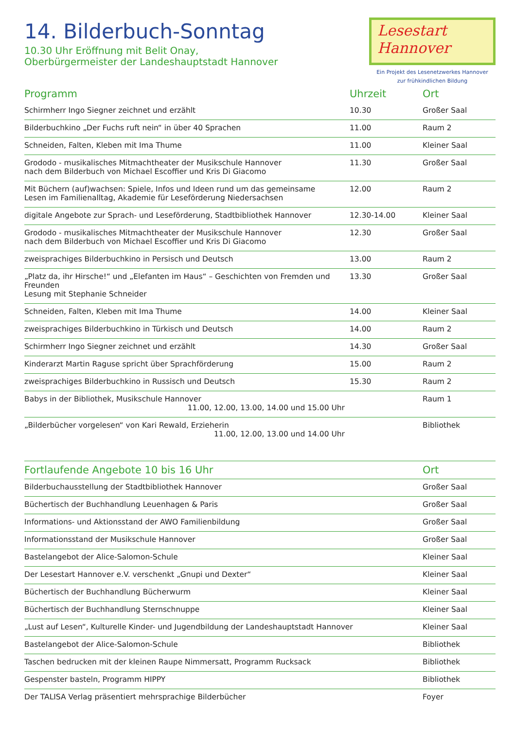14. Bilderbuch-Sonntag
10.30 Uhr Eröffnung mit Belit Onay,
Oberbürgermeister der Landeshauptstadt Hannover
Lesestart
Hannover
Ein Projekt des Lesenetzwerkes Hannover
zur frühkindlichen Bildung
| Programm | Uhrzeit | Ort |
| --- | --- | --- |
| Schirmherr Ingo Siegner zeichnet und erzählt | 10.30 | Großer Saal |
| Bilderbuchkino „Der Fuchs ruft nein“ in über 40 Sprachen | 11.00 | Raum 2 |
| Schneiden, Falten, Kleben mit Ima Thume | 11.00 | Kleiner Saal |
| Grododo - musikalisches Mitmachtheater der Musikschule Hannover nach dem Bilderbuch von Michael Escoffier und Kris Di Giacomo | 11.30 | Großer Saal |
| Mit Büchern (auf)wachsen: Spiele, Infos und Ideen rund um das gemeinsame Lesen im Familienalltag, Akademie für Leseförderung Niedersachsen | 12.00 | Raum 2 |
| digitale Angebote zur Sprach- und Leseförderung, Stadtbibliothek Hannover | 12.30-14.00 | Kleiner Saal |
| Grododo - musikalisches Mitmachtheater der Musikschule Hannover nach dem Bilderbuch von Michael Escoffier und Kris Di Giacomo | 12.30 | Großer Saal |
| zweisprachiges Bilderbuchkino in Persisch und Deutsch | 13.00 | Raum 2 |
| „Platz da, ihr Hirsche!“ und „Elefanten im Haus“ – Geschichten von Fremden und Freunden Lesung mit Stephanie Schneider | 13.30 | Großer Saal |
| Schneiden, Falten, Kleben mit Ima Thume | 14.00 | Kleiner Saal |
| zweisprachiges Bilderbuchkino in Türkisch und Deutsch | 14.00 | Raum 2 |
| Schirmherr Ingo Siegner zeichnet und erzählt | 14.30 | Großer Saal |
| Kinderarzt Martin Raguse spricht über Sprachförderung | 15.00 | Raum 2 |
| zweisprachiges Bilderbuchkino in Russisch und Deutsch | 15.30 | Raum 2 |
| Babys in der Bibliothek, Musikschule Hannover 11.00, 12.00, 13.00, 14.00 und 15.00 Uhr | | Raum 1 |
| „Bilderbücher vorgelesen“ von Kari Rewald, Erzieherin 11.00, 12.00, 13.00 und 14.00 Uhr | | Bibliothek |
| Fortlaufende Angebote 10 bis 16 Uhr | Ort |
| --- | --- |
| Bilderbuchausstellung der Stadtbibliothek Hannover | Großer Saal |
| Büchertisch der Buchhandlung Leuenhagen & Paris | Großer Saal |
| Informations- und Aktionsstand der AWO Familienbildung | Großer Saal |
| Informationsstand der Musikschule Hannover | Großer Saal |
| Bastelangebot der Alice-Salomon-Schule | Kleiner Saal |
| Der Lesestart Hannover e.V. verschenkt „Gnupi und Dexter“ | Kleiner Saal |
| Büchertisch der Buchhandlung Bücherwurm | Kleiner Saal |
| Büchertisch der Buchhandlung Sternschnuppe | Kleiner Saal |
| „Lust auf Lesen“, Kulturelle Kinder- und Jugendbildung der Landeshauptstadt Hannover | Kleiner Saal |
| Bastelangebot der Alice-Salomon-Schule | Bibliothek |
| Taschen bedrucken mit der kleinen Raupe Nimmersatt, Programm Rucksack | Bibliothek |
| Gespenster basteln, Programm HIPPY | Bibliothek |
| Der TALISA Verlag präsentiert mehrsprachige Bilderbücher | Foyer |